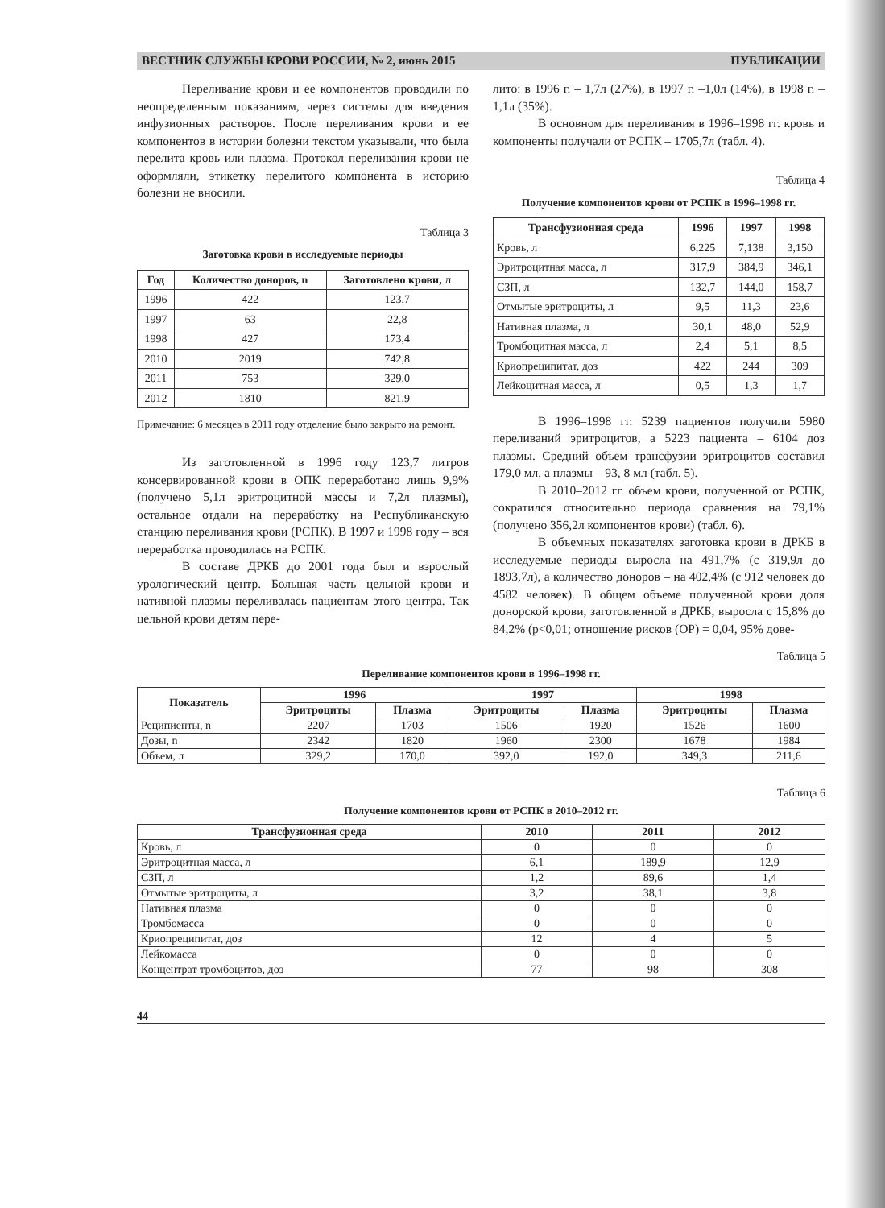ВЕСТНИК СЛУЖБЫ КРОВИ РОССИИ, № 2, июнь 2015 ПУБЛИКАЦИИ
Переливание крови и ее компонентов проводили по неопределенным показаниям, через системы для введения инфузионных растворов. После переливания крови и ее компонентов в истории болезни текстом указывали, что была перелита кровь или плазма. Протокол переливания крови не оформляли, этикетку перелитого компонента в историю болезни не вносили.
Таблица 3
Заготовка крови в исследуемые периоды
| Год | Количество доноров, n | Заготовлено крови, л |
| --- | --- | --- |
| 1996 | 422 | 123,7 |
| 1997 | 63 | 22,8 |
| 1998 | 427 | 173,4 |
| 2010 | 2019 | 742,8 |
| 2011 | 753 | 329,0 |
| 2012 | 1810 | 821,9 |
Примечание: 6 месяцев в 2011 году отделение было закрыто на ремонт.
Из заготовленной в 1996 году 123,7 литров консервированной крови в ОПК переработано лишь 9,9% (получено 5,1л эритроцитной массы и 7,2л плазмы), остальное отдали на переработку на Республиканскую станцию переливания крови (РСПК). В 1997 и 1998 году – вся переработка проводилась на РСПК.
В составе ДРКБ до 2001 года был и взрослый урологический центр. Большая часть цельной крови и нативной плазмы переливалась пациентам этого центра. Так цельной крови детям пере-
лито: в 1996 г. – 1,7л (27%), в 1997 г. –1,0л (14%), в 1998 г. – 1,1л (35%).
В основном для переливания в 1996–1998 гг. кровь и компоненты получали от РСПК – 1705,7л (табл. 4).
Таблица 4
Получение компонентов крови от РСПК в 1996–1998 гг.
| Трансфузионная среда | 1996 | 1997 | 1998 |
| --- | --- | --- | --- |
| Кровь, л | 6,225 | 7,138 | 3,150 |
| Эритроцитная масса, л | 317,9 | 384,9 | 346,1 |
| СЗП, л | 132,7 | 144,0 | 158,7 |
| Отмытые эритроциты, л | 9,5 | 11,3 | 23,6 |
| Нативная плазма, л | 30,1 | 48,0 | 52,9 |
| Тромбоцитная масса, л | 2,4 | 5,1 | 8,5 |
| Криопреципитат, доз | 422 | 244 | 309 |
| Лейкоцитная масса, л | 0,5 | 1,3 | 1,7 |
В 1996–1998 гг. 5239 пациентов получили 5980 переливаний эритроцитов, а 5223 пациента – 6104 доз плазмы. Средний объем трансфузии эритроцитов составил 179,0 мл, а плазмы – 93, 8 мл (табл. 5).
В 2010–2012 гг. объем крови, полученной от РСПК, сократился относительно периода сравнения на 79,1% (получено 356,2л компонентов крови) (табл. 6).
В объемных показателях заготовка крови в ДРКБ в исследуемые периоды выросла на 491,7% (с 319,9л до 1893,7л), а количество доноров – на 402,4% (с 912 человек до 4582 человек). В общем объеме полученной крови доля донорской крови, заготовленной в ДРКБ, выросла с 15,8% до 84,2% (p<0,01; отношение рисков (ОР) = 0,04, 95% дове-
Таблица 5
Переливание компонентов крови в 1996–1998 гг.
| Показатель | 1996 | | 1997 | | 1998 | |
| --- | --- | --- | --- | --- | --- | --- |
| | Эритроциты | Плазма | Эритроциты | Плазма | Эритроциты | Плазма |
| Реципиенты, n | 2207 | 1703 | 1506 | 1920 | 1526 | 1600 |
| Дозы, n | 2342 | 1820 | 1960 | 2300 | 1678 | 1984 |
| Объем, л | 329,2 | 170,0 | 392,0 | 192,0 | 349,3 | 211,6 |
Таблица 6
Получение компонентов крови от РСПК в 2010–2012 гг.
| Трансфузионная среда | 2010 | 2011 | 2012 |
| --- | --- | --- | --- |
| Кровь, л | 0 | 0 | 0 |
| Эритроцитная масса, л | 6,1 | 189,9 | 12,9 |
| СЗП, л | 1,2 | 89,6 | 1,4 |
| Отмытые эритроциты, л | 3,2 | 38,1 | 3,8 |
| Нативная плазма | 0 | 0 | 0 |
| Тромбомасса | 0 | 0 | 0 |
| Криопреципитат, доз | 12 | 4 | 5 |
| Лейкомасса | 0 | 0 | 0 |
| Концентрат тромбоцитов, доз | 77 | 98 | 308 |
44